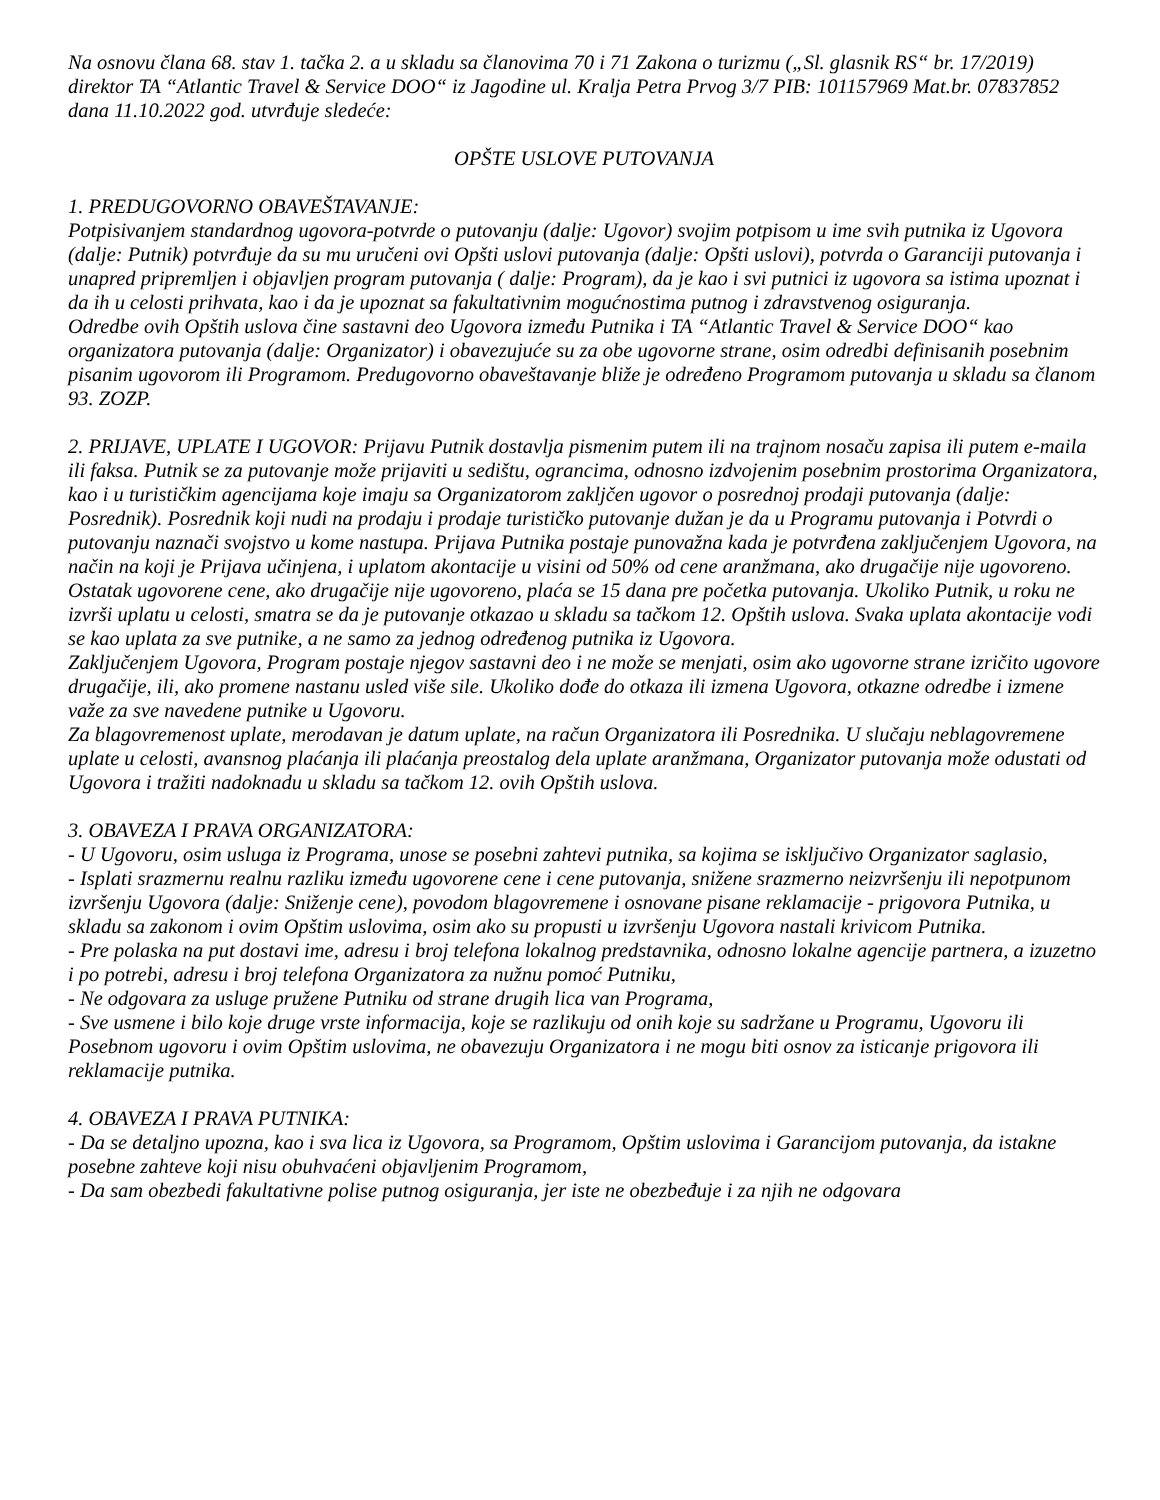Na osnovu člana 68. stav 1. tačka 2. a u skladu sa članovima 70 i 71 Zakona o turizmu („Sl. glasnik RS“ br. 17/2019) direktor TA “Atlantic Travel & Service DOO“ iz Jagodine ul. Kralja Petra Prvog 3/7 PIB: 101157969 Mat.br. 07837852 dana 11.10.2022 god. utvrđuje sledeće:
OPŠTE USLOVE PUTOVANJA
1. PREDUGOVORNO OBAVEŠTAVANJE:
Potpisivanjem standardnog ugovora-potvrde o putovanju (dalje: Ugovor) svojim potpisom u ime svih putnika iz Ugovora (dalje: Putnik) potvrđuje da su mu uručeni ovi Opšti uslovi putovanja (dalje: Opšti uslovi), potvrda o Garanciji putovanja i unapred pripremljen i objavljen program putovanja ( dalje: Program), da je kao i svi putnici iz ugovora sa istima upoznat i da ih u celosti prihvata, kao i da je upoznat sa fakultativnim mogućnostima putnog i zdravstvenog osiguranja.
Odredbe ovih Opštih uslova čine sastavni deo Ugovora između Putnika i TA “Atlantic Travel & Service DOO“ kao organizatora putovanja (dalje: Organizator) i obavezujuće su za obe ugovorne strane, osim odredbi definisanih posebnim pisanim ugovorom ili Programom. Predugovorno obaveštavanje bliže je određeno Programom putovanja u skladu sa članom 93. ZOZP.
2. PRIJAVE, UPLATE I UGOVOR: Prijavu Putnik dostavlja pismenim putem ili na trajnom nosaču zapisa ili putem e-maila ili faksa. Putnik se za putovanje može prijaviti u sedištu, ograncima, odnosno izdvojenim posebnim prostorima Organizatora, kao i u turističkim agencijama koje imaju sa Organizatorom zaklјčen ugovor o posrednoj prodaji putovanja (dalje: Posrednik). Posrednik koji nudi na prodaju i prodaje turističko putovanje dužan je da u Programu putovanja i Potvrdi o putovanju naznači svojstvo u kome nastupa. Prijava Putnika postaje punovažna kada je potvrđena zaključenjem Ugovora, na način na koji je Prijava učinjena, i uplatom akontacije u visini od 50% od cene aranžmana, ako drugačije nije ugovoreno. Ostatak ugovorene cene, ako drugačije nije ugovoreno, plaća se 15 dana pre početka putovanja. Ukoliko Putnik, u roku ne izvrši uplatu u celosti, smatra se da je putovanje otkazao u skladu sa tačkom 12. Opštih uslova. Svaka uplata akontacije vodi se kao uplata za sve putnike, a ne samo za jednog određenog putnika iz Ugovora.
Zaključenjem Ugovora, Program postaje njegov sastavni deo i ne može se menjati, osim ako ugovorne strane izričito ugovore drugačije, ili, ako promene nastanu usled više sile. Ukoliko dođe do otkaza ili izmena Ugovora, otkazne odredbe i izmene važe za sve navedene putnike u Ugovoru.
Za blagovremenost uplate, merodavan je datum uplate, na račun Organizatora ili Posrednika. U slučaju neblagovremene uplate u celosti, avansnog plaćanja ili plaćanja preostalog dela uplate aranžmana, Organizator putovanja može odustati od Ugovora i tražiti nadoknadu u skladu sa tačkom 12. ovih Opštih uslova.
3. OBAVEZA I PRAVA ORGANIZATORA:
- U Ugovoru, osim usluga iz Programa, unose se posebni zahtevi putnika, sa kojima se isključivo Organizator saglasio,
- Isplati srazmernu realnu razliku između ugovorene cene i cene putovanja, snižene srazmerno neizvršenju ili nepotpunom izvršenju Ugovora (dalje: Sniženje cene), povodom blagovremene i osnovane pisane reklamacije - prigovora Putnika, u skladu sa zakonom i ovim Opštim uslovima, osim ako su propusti u izvršenju Ugovora nastali krivicom Putnika.
- Pre polaska na put dostavi ime, adresu i broj telefona lokalnog predstavnika, odnosno lokalne agencije partnera, a izuzetno i po potrebi, adresu i broj telefona Organizatora za nužnu pomoć Putniku,
- Ne odgovara za usluge pružene Putniku od strane drugih lica van Programa,
- Sve usmene i bilo koje druge vrste informacija, koje se razlikuju od onih koje su sadržane u Programu, Ugovoru ili Posebnom ugovoru i ovim Opštim uslovima, ne obavezuju Organizatora i ne mogu biti osnov za isticanje prigovora ili reklamacije putnika.
4. OBAVEZA I PRAVA PUTNIKA:
- Da se detaljno upozna, kao i sva lica iz Ugovora, sa Programom, Opštim uslovima i Garancijom putovanja, da istakne posebne zahteve koji nisu obuhvaćeni objavljenim Programom,
- Da sam obezbedi fakultativne polise putnog osiguranja, jer iste ne obezbeđuje i za njih ne odgovara